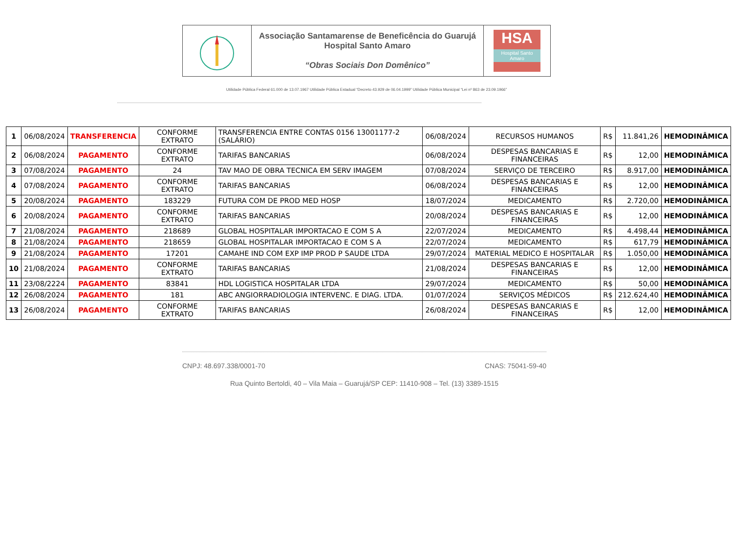Associação Santamarense de Beneficência do Guarujá
Hospital Santo Amaro
“Obras Sociais Don Domênico”
HSA
Hospital Santo Amaro
Utilidade Pública Federal 61.000 de 13.07.1967 Utilidade Pública Estadual “Decreto 43.929 de 06.04.1999” Utilidade Pública Municipal “Lei nº 863 de 23.09.1966”
| 1 | 06/08/2024 | TRANSFERENCIA | CONFORME EXTRATO | TRANSFERENCIA ENTRE CONTAS 0156 13001177-2 (SALÁRIO) | 06/08/2024 | RECURSOS HUMANOS | R$ | 11.841,26 | HEMODINÂMICA |
| 2 | 06/08/2024 | PAGAMENTO | CONFORME EXTRATO | TARIFAS BANCARIAS | 06/08/2024 | DESPESAS BANCARIAS E FINANCEIRAS | R$ | 12,00 | HEMODINÂMICA |
| 3 | 07/08/2024 | PAGAMENTO | 24 | TAV MAO DE OBRA TECNICA EM SERV IMAGEM | 07/08/2024 | SERVIÇO DE TERCEIRO | R$ | 8.917,00 | HEMODINÂMICA |
| 4 | 07/08/2024 | PAGAMENTO | CONFORME EXTRATO | TARIFAS BANCARIAS | 06/08/2024 | DESPESAS BANCARIAS E FINANCEIRAS | R$ | 12,00 | HEMODINÂMICA |
| 5 | 20/08/2024 | PAGAMENTO | 183229 | FUTURA COM DE PROD MED HOSP | 18/07/2024 | MEDICAMENTO | R$ | 2.720,00 | HEMODINÂMICA |
| 6 | 20/08/2024 | PAGAMENTO | CONFORME EXTRATO | TARIFAS BANCARIAS | 20/08/2024 | DESPESAS BANCARIAS E FINANCEIRAS | R$ | 12,00 | HEMODINÂMICA |
| 7 | 21/08/2024 | PAGAMENTO | 218689 | GLOBAL HOSPITALAR IMPORTACAO E COM S A | 22/07/2024 | MEDICAMENTO | R$ | 4.498,44 | HEMODINÂMICA |
| 8 | 21/08/2024 | PAGAMENTO | 218659 | GLOBAL HOSPITALAR IMPORTACAO E COM S A | 22/07/2024 | MEDICAMENTO | R$ | 617,79 | HEMODINÂMICA |
| 9 | 21/08/2024 | PAGAMENTO | 17201 | CAMAHE IND COM EXP IMP PROD P SAUDE LTDA | 29/07/2024 | MATERIAL MEDICO E HOSPITALAR | R$ | 1.050,00 | HEMODINÂMICA |
| 10 | 21/08/2024 | PAGAMENTO | CONFORME EXTRATO | TARIFAS BANCARIAS | 21/08/2024 | DESPESAS BANCARIAS E FINANCEIRAS | R$ | 12,00 | HEMODINÂMICA |
| 11 | 23/08/2224 | PAGAMENTO | 83841 | HDL LOGISTICA HOSPITALAR LTDA | 29/07/2024 | MEDICAMENTO | R$ | 50,00 | HEMODINÂMICA |
| 12 | 26/08/2024 | PAGAMENTO | 181 | ABC ANGIORRADIOLOGIA INTERVENC. E DIAG. LTDA. | 01/07/2024 | SERVIÇOS MÉDICOS | R$ | 212.624,40 | HEMODINÂMICA |
| 13 | 26/08/2024 | PAGAMENTO | CONFORME EXTRATO | TARIFAS BANCARIAS | 26/08/2024 | DESPESAS BANCARIAS E FINANCEIRAS | R$ | 12,00 | HEMODINÂMICA |
CNPJ: 48.697.338/0001-70 CNAS: 75041-59-40
Rua Quinto Bertoldi, 40 – Vila Maia – Guarujá/SP CEP: 11410-908 – Tel. (13) 3389-1515